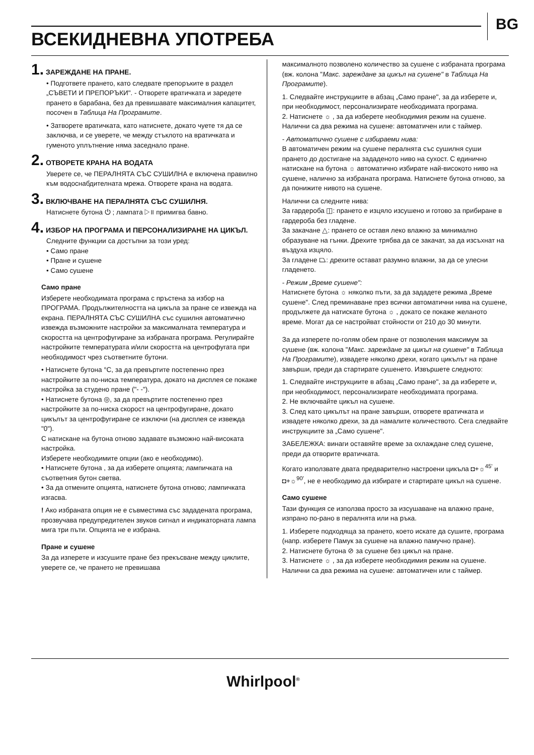BG
ВСЕКИДНЕВНА УПОТРЕБА
1. ЗАРЕЖДАНЕ НА ПРАНЕ.
• Подгответе прането, като следвате препоръките в раздел „СЪВЕТИ И ПРЕПОРЪКИ". - Отворете вратичката и заредете прането в барабана, без да превишавате максималния капацитет, посочен в Таблица На Програмите.
• Затворете вратичката, като натиснете, докато чуете тя да се заключва, и се уверете, че между стъклото на вратичката и гуменото уплътнение няма заседнало пране.
2. ОТВОРЕТЕ КРАНА НА ВОДАТА
Уверете се, че ПЕРАЛНЯТА СЪС СУШИЛНА е включена правилно към водоснабдителната мрежа. Отворете крана на водата.
3. ВКЛЮЧВАНЕ НА ПЕРАЛНЯТА СЪС СУШИЛНЯ.
Натиснете бутона ⏻ ; лампата ▷॥ примигва бавно.
4. ИЗБОР НА ПРОГРАМА И ПЕРСОНАЛИЗИРАНЕ НА ЦИКЪЛ.
Следните функции са достъпни за този уред:
• Само пране
• Пране и сушене
• Само сушене
Само пране
Изберете необходимата програма с пръстена за избор на ПРОГРАМА. Продължителността на цикъла за пране се извежда на екрана. ПЕРАЛНЯТА СЪС СУШИЛНА със сушилня автоматично извежда възможните настройки за максималната температура и скоростта на центрофугиране за избраната програма. Регулирайте настройките температурата и/или скоростта на центрофугата при необходимост чрез съответните бутони.
• Натиснете бутона °C, за да превъртите постепенно през настройките за по-ниска температура, докато на дисплея се покаже настройка за студено пране ("- -").
• Натиснете бутона ◎, за да превъртите постепенно през настройките за по-ниска скорост на центрофугиране, докато цикълът за центрофугиране се изключи (на дисплея се извежда "0").
С натискане на бутона отново задавате възможно най-високата настройка.
Изберете необходимите опции (ако е необходимо).
• Натиснете бутона , за да изберете опцията; лампичката на съответния бутон светва.
• За да отмените опцията, натиснете бутона отново; лампичката изгасва.
! Ако избраната опция не е съвместима със зададената програма, прозвучава предупредителен звуков сигнал и индикаторната лампа мига три пъти. Опцията не е избрана.
Пране и сушене
За да изперете и изсушите пране без прекъсване между циклите, уверете се, че прането не превишава
максималното позволено количество за сушене с избраната програма (вж. колона "Макс. зареждане за цикъл на сушене" в Таблица На Програмите).
1. Следвайте инструкциите в абзац „Само пране", за да изберете и, при необходимост, персонализирате необходимата програма.
2. Натиснете ☼ , за да изберете необходимия режим на сушене. Налични са два режима на сушене: автоматичен или с таймер.
- Автоматично сушене с избираеми нива:
В автоматичен режим на сушене пералнята със сушилня суши прането до достигане на зададеното ниво на сухост. С единично натискане на бутона ☼ автоматично избирате най-високото ниво на сушене, налично за избраната програма. Натиснете бутона отново, за да понижите нивото на сушене.
Налични са следните нива:
За гардероба ◫: прането е изцяло изсушено и готово за прибиране в гардероба без гладене.
За закачане △: прането се оставя леко влажно за минимално образуване на гънки. Дрехите трябва да се закачат, за да изсъхнат на въздуха изцяло.
За гладене ⏢: дрехите остават разумно влажни, за да се улесни гладенето.
- Режим „Време сушене":
Натиснете бутона ☼ няколко пъти, за да зададете режима „Време сушене". След преминаване през всички автоматични нива на сушене, продължете да натискате бутона ☼ , докато се покаже желаното време. Могат да се настройват стойности от 210 до 30 минути.
За да изперете по-голям обем пране от позволения максимум за сушене (вж. колона "Макс. зареждане за цикъл на сушене" в Таблица На Програмите), извадете няколко дрехи, когато цикълът на пране завърши, преди да стартирате сушенето. Извършете следното:
1. Следвайте инструкциите в абзац „Само пране", за да изберете и, при необходимост, персонализирате необходимата програма.
2. Не включвайте цикъл на сушене.
3. След като цикълът на пране завърши, отворете вратичката и извадете няколко дрехи, за да намалите количеството. Сега следвайте инструкциите за „Само сушене".
ЗАБЕЛЕЖКА: винаги оставяйте време за охлаждане след сушене, преди да отворите вратичката.
Когато използвате двата предварително настроени цикъла ◘+☼<sup>45'</sup> и ◘+☼<sup>90'</sup>, не е необходимо да избирате и стартирате цикъл на сушене.
Само сушене
Тази функция се използва просто за изсушаване на влажно пране, изпрано по-рано в пералнята или на ръка.
1. Изберете подходяща за прането, което искате да сушите, програма (напр. изберете Памук за сушене на влажно памучно пране).
2. Натиснете бутона ⊘ за сушене без цикъл на пране.
3. Натиснете ☼ , за да изберете необходимия режим на сушене. Налични са два режима на сушене: автоматичен или с таймер.
Whirlpool<sup>®</sup>